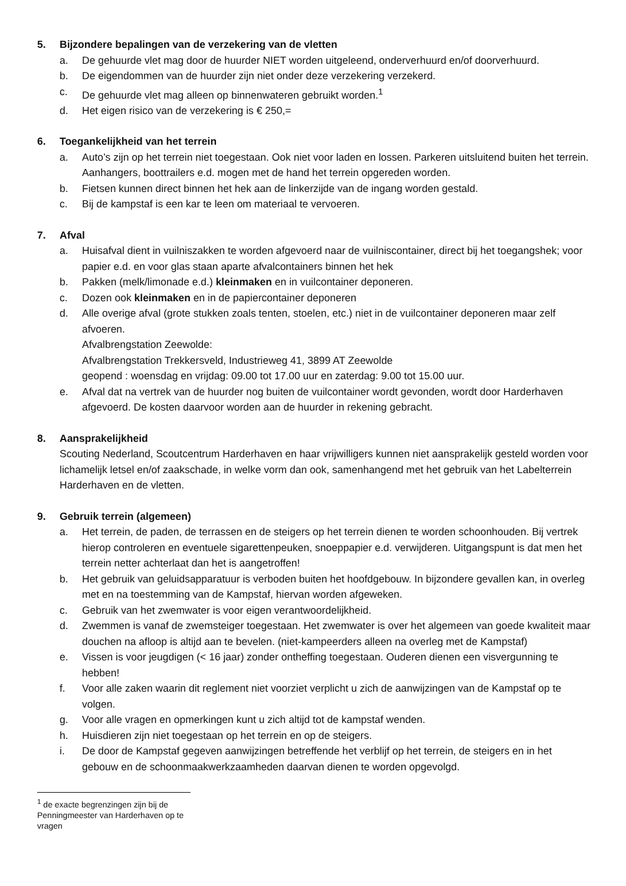5. Bijzondere bepalingen van de verzekering van de vletten
a. De gehuurde vlet mag door de huurder NIET worden uitgeleend, onderverhuurd en/of doorverhuurd.
b. De eigendommen van de huurder zijn niet onder deze verzekering verzekerd.
c. De gehuurde vlet mag alleen op binnenwateren gebruikt worden.<sup>1</sup>
d. Het eigen risico van de verzekering is € 250,=
6. Toegankelijkheid van het terrein
a. Auto’s zijn op het terrein niet toegestaan. Ook niet voor laden en lossen. Parkeren uitsluitend buiten het terrein.
Aanhangers, boottrailers e.d. mogen met de hand het terrein opgereden worden.
b. Fietsen kunnen direct binnen het hek aan de linkerzijde van de ingang worden gestald.
c. Bij de kampstaf is een kar te leen om materiaal te vervoeren.
7. Afval
a. Huisafval dient in vuilniszakken te worden afgevoerd naar de vuilniscontainer, direct bij het toegangshek; voor papier e.d. en voor glas staan aparte afvalcontainers binnen het hek
b. Pakken (melk/limonade e.d.) kleinmaken en in vuilcontainer deponeren.
c. Dozen ook kleinmaken en in de papiercontainer deponeren
d. Alle overige afval (grote stukken zoals tenten, stoelen, etc.) niet in de vuilcontainer deponeren maar zelf afvoeren.
Afvalbrengstation Zeewolde:
Afvalbrengstation Trekkersveld, Industrieweg 41, 3899 AT Zeewolde
geopend : woensdag en vrijdag: 09.00 tot 17.00 uur en zaterdag: 9.00 tot 15.00 uur.
e. Afval dat na vertrek van de huurder nog buiten de vuilcontainer wordt gevonden, wordt door Harderhaven afgevoerd. De kosten daarvoor worden aan de huurder in rekening gebracht.
8. Aansprakelijkheid
Scouting Nederland, Scoutcentrum Harderhaven en haar vrijwilligers kunnen niet aansprakelijk gesteld worden voor lichamelijk letsel en/of zaakschade, in welke vorm dan ook, samenhangend met het gebruik van het Labelterrein Harderhaven en de vletten.
9. Gebruik terrein (algemeen)
a. Het terrein, de paden, de terrassen en de steigers op het terrein dienen te worden schoonhouden. Bij vertrek hierop controleren en eventuele sigarettenpeuken, snoeppapier e.d. verwijderen. Uitgangspunt is dat men het terrein netter achterlaat dan het is aangetroffen!
b. Het gebruik van geluidsapparatuur is verboden buiten het hoofdgebouw. In bijzondere gevallen kan, in overleg met en na toestemming van de Kampstaf, hiervan worden afgeweken.
c. Gebruik van het zwemwater is voor eigen verantwoordelijkheid.
d. Zwemmen is vanaf de zwemsteiger toegestaan. Het zwemwater is over het algemeen van goede kwaliteit maar douchen na afloop is altijd aan te bevelen. (niet-kampeerders alleen na overleg met de Kampstaf)
e. Vissen is voor jeugdigen (< 16 jaar) zonder ontheffing toegestaan. Ouderen dienen een visvergunning te hebben!
f. Voor alle zaken waarin dit reglement niet voorziet verplicht u zich de aanwijzingen van de Kampstaf op te volgen.
g. Voor alle vragen en opmerkingen kunt u zich altijd tot de kampstaf wenden.
h. Huisdieren zijn niet toegestaan op het terrein en op de steigers.
i. De door de Kampstaf gegeven aanwijzingen betreffende het verblijf op het terrein, de steigers en in het gebouw en de schoonmaakwerkzaamheden daarvan dienen te worden opgevolgd.
<sup>1</sup> de exacte begrenzingen zijn bij de Penningmeester van Harderhaven op te vragen